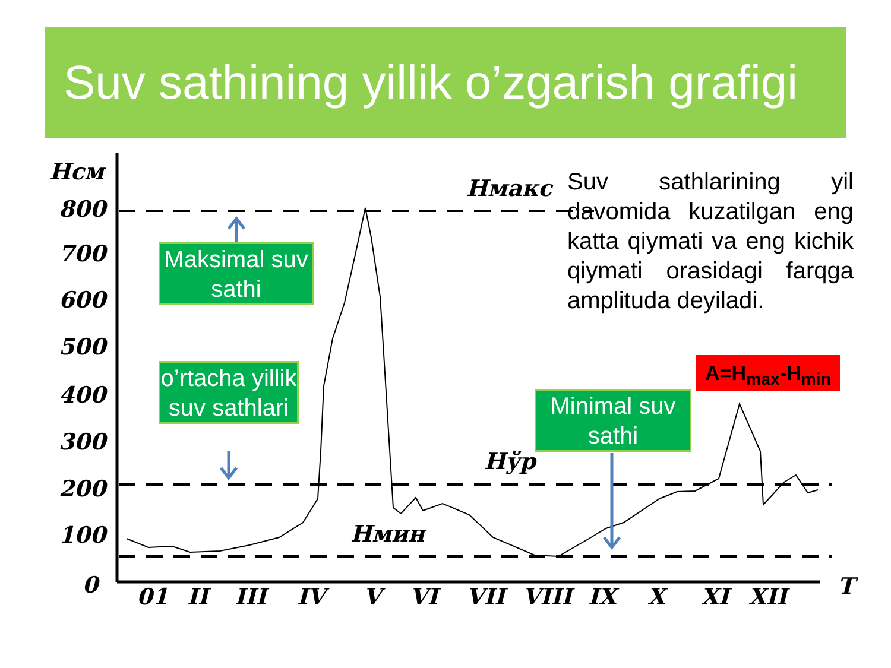Suv sathining yillik o’zgarish grafigi
Hсм
800
700
600
500
400
300
200
100
0
01
II
III
IV
V
VI
VII
VIII
IX
X
XI
XII
T
Hмакс
Hўр
Hмин
Maksimal suv sathi
o’rtacha yillik suv sathlari
Minimal suv sathi
Suv sathlarining yil davomida kuzatilgan eng katta qiymati va eng kichik qiymati orasidagi farqga amplituda deyiladi.
A=H<sub>max</sub>-H<sub>min</sub>